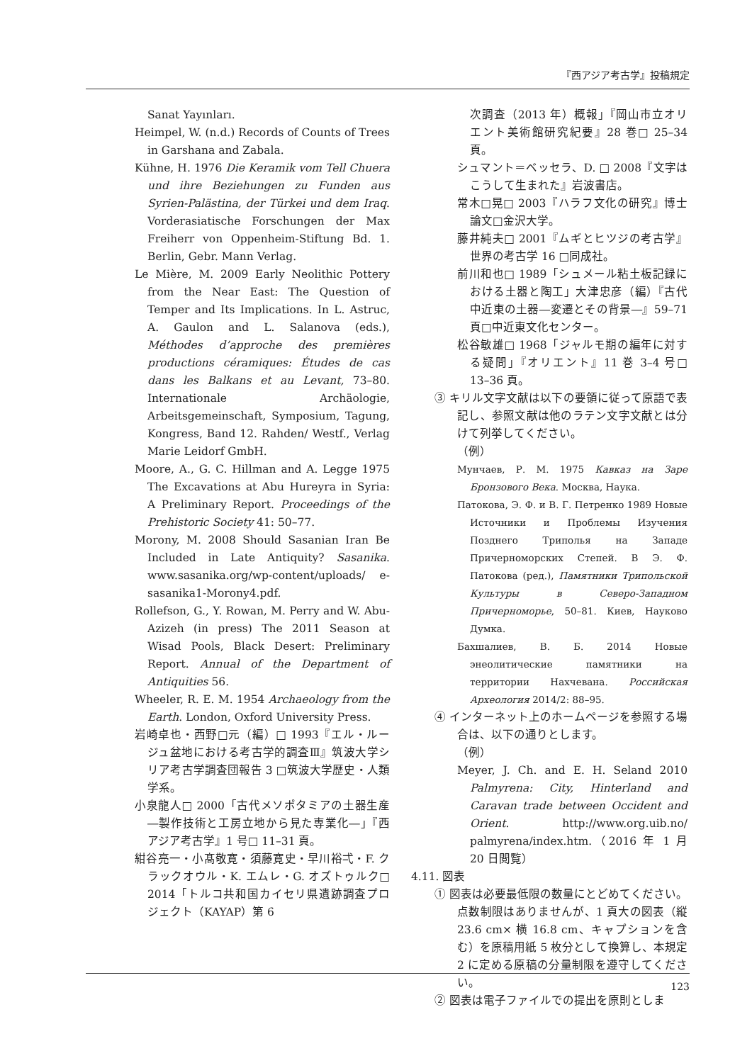『西アジア考古学』投稿規定
Sanat Yayınları.
Heimpel, W. (n.d.) Records of Counts of Trees in Garshana and Zabala.
Kühne, H. 1976 Die Keramik vom Tell Chuera und ihre Beziehungen zu Funden aus Syrien-Palästina, der Türkei und dem Iraq. Vorderasiatische Forschungen der Max Freiherr von Oppenheim-Stiftung Bd. 1. Berlin, Gebr. Mann Verlag.
Le Mière, M. 2009 Early Neolithic Pottery from the Near East: The Question of Temper and Its Implications. In L. Astruc, A. Gaulon and L. Salanova (eds.), Méthodes d’approche des premières productions céramiques: Études de cas dans les Balkans et au Levant, 73–80. Internationale Archäologie, Arbeitsgemeinschaft, Symposium, Tagung, Kongress, Band 12. Rahden/ Westf., Verlag Marie Leidorf GmbH.
Moore, A., G. C. Hillman and A. Legge 1975 The Excavations at Abu Hureyra in Syria: A Preliminary Report. Proceedings of the Prehistoric Society 41: 50–77.
Morony, M. 2008 Should Sasanian Iran Be Included in Late Antiquity? Sasanika. www.sasanika.org/wp-content/uploads/ e-sasanika1-Morony4.pdf.
Rollefson, G., Y. Rowan, M. Perry and W. Abu-Azizeh (in press) The 2011 Season at Wisad Pools, Black Desert: Preliminary Report. Annual of the Department of Antiquities 56.
Wheeler, R. E. M. 1954 Archaeology from the Earth. London, Oxford University Press.
岩崎卓也・西野□元（編）□ 1993『エル・ルージュ盆地における考古学的調査Ⅲ』筑波大学シリア考古学調査団報告 3 □筑波大学歴史・人類学系。
小泉龍人□ 2000「古代メソポタミアの土器生産―製作技術と工房立地から見た専業化―」『西アジア考古学』1 号□ 11–31 頁。
紺谷亮一・小髙敬寛・須藤寛史・早川裕弌・F. クラックオウル・K. エムレ・G. オズトゥルク□ 2014「トルコ共和国カイセリ県遺跡調査プロジェクト（KAYAP）第 6
次調査（2013 年）概報」『岡山市立オリエント美術館研究紀要』28 巻□ 25–34 頁。
シュマント＝ベッセラ、D. □ 2008『文字はこうして生まれた』岩波書店。
常木□晃□ 2003『ハラフ文化の研究』博士論文□金沢大学。
藤井純夫□ 2001『ムギとヒツジの考古学』世界の考古学 16 □同成社。
前川和也□ 1989「シュメール粘土板記録における土器と陶工」大津忠彦（編）『古代中近東の土器―変遷とその背景―』59–71 頁□中近東文化センター。
松谷敏雄□ 1968「ジャルモ期の編年に対する疑問」『オリエント』11 巻 3–4 号□ 13–36 頁。
③ キリル文字文献は以下の要領に従って原語で表記し、参照文献は他のラテン文字文献とは分けて列挙してください。
（例）
Мунчаев, Р. М. 1975 Кавказ на Заре Бронзового Века. Москва, Наука.
Патокова, Э. Ф. и В. Г. Петренко 1989 Новые Источники и Проблемы Изучения Позднего Триполья на Западе Причерноморских Степей. В Э. Ф. Патокова (ред.), Памятники Трипольской Культуры в Северо-Западном Причерноморье, 50–81. Киев, Науково Думка.
Бахшалиев, В. Б. 2014 Новые энеолитические памятники на территории Нахчевана. Российская Археология 2014/2: 88–95.
④ インターネット上のホームページを参照する場合は、以下の通りとします。
（例）
Meyer, J. Ch. and E. H. Seland 2010 Palmyrena: City, Hinterland and Caravan trade between Occident and Orient. http://www.org.uib.no/ palmyrena/index.htm.（2016 年 1 月 20 日閲覧）
4.11. 図表
① 図表は必要最低限の数量にとどめてください。点数制限はありませんが、1 頁大の図表（縦 23.6 cm× 横 16.8 cm、キャプションを含む）を原稿用紙 5 枚分として換算し、本規定 2 に定める原稿の分量制限を遵守してください。
② 図表は電子ファイルでの提出を原則としま
123